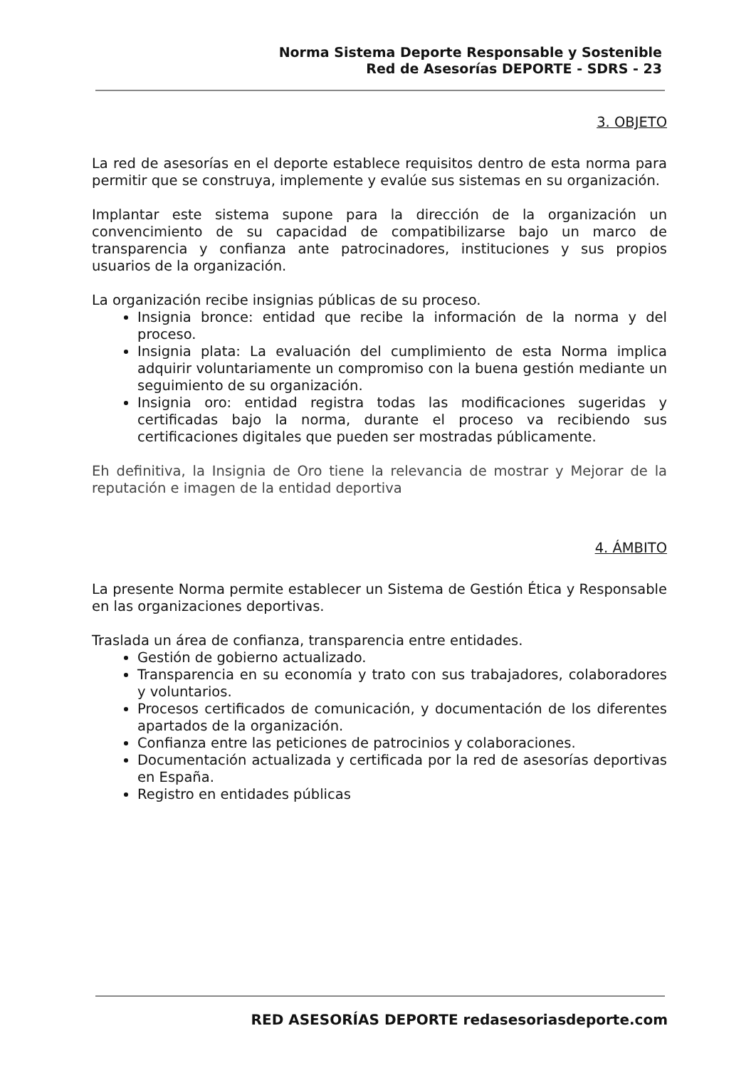Norma Sistema Deporte Responsable y Sostenible
Red de Asesorías DEPORTE - SDRS - 23
3. OBJETO
La red de asesorías en el deporte establece requisitos dentro de esta norma para permitir que se construya, implemente y evalúe sus sistemas en su organización.
Implantar este sistema supone para la dirección de la organización un convencimiento de su capacidad de compatibilizarse bajo un marco de transparencia y confianza ante patrocinadores, instituciones y sus propios usuarios de la organización.
La organización recibe insignias públicas de su proceso.
Insignia bronce: entidad que recibe la información de la norma y del proceso.
Insignia plata: La evaluación del cumplimiento de esta Norma implica adquirir voluntariamente un compromiso con la buena gestión mediante un seguimiento de su organización.
Insignia oro: entidad registra todas las modificaciones sugeridas y certificadas bajo la norma, durante el proceso va recibiendo sus certificaciones digitales que pueden ser mostradas públicamente.
Eh definitiva, la Insignia de Oro tiene la relevancia de mostrar y Mejorar de la reputación e imagen de la entidad deportiva
4. ÁMBITO
La presente Norma permite establecer un Sistema de Gestión Ética y Responsable en las organizaciones deportivas.
Traslada un área de confianza, transparencia entre entidades.
Gestión de gobierno actualizado.
Transparencia en su economía y trato con sus trabajadores, colaboradores y voluntarios.
Procesos certificados de comunicación, y documentación de los diferentes apartados de la organización.
Confianza entre las peticiones de patrocinios y colaboraciones.
Documentación actualizada y certificada por la red de asesorías deportivas en España.
Registro en entidades públicas
RED ASESORÍAS DEPORTE redasesoriasdeporte.com